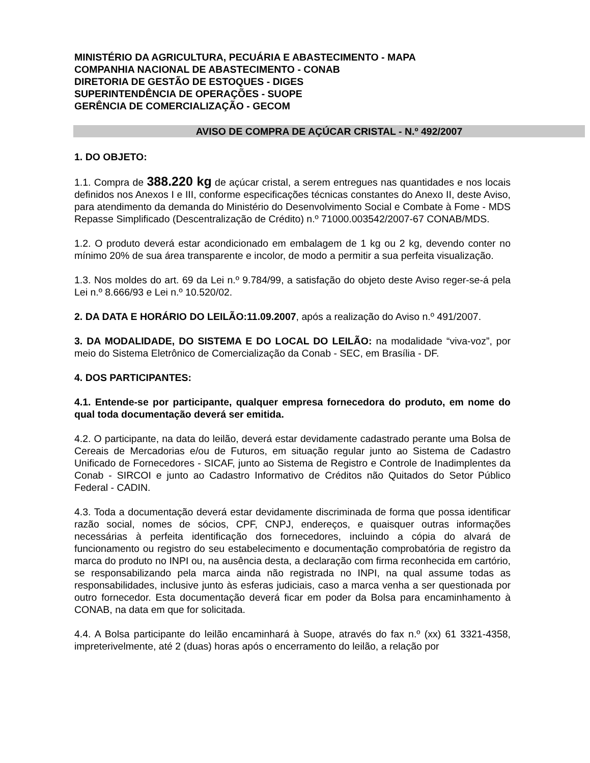MINISTÉRIO DA AGRICULTURA, PECUÁRIA E ABASTECIMENTO - MAPA
COMPANHIA NACIONAL DE ABASTECIMENTO - CONAB
DIRETORIA DE GESTÃO DE ESTOQUES - DIGES
SUPERINTENDÊNCIA DE OPERAÇÕES - SUOPE
GERÊNCIA DE COMERCIALIZAÇÃO - GECOM
AVISO DE COMPRA DE AÇÚCAR CRISTAL - N.º 492/2007
1. DO OBJETO:
1.1. Compra de 388.220 kg de açúcar cristal, a serem entregues nas quantidades e nos locais definidos nos Anexos I e III, conforme especificações técnicas constantes do Anexo II, deste Aviso, para atendimento da demanda do Ministério do Desenvolvimento Social e Combate à Fome - MDS Repasse Simplificado (Descentralização de Crédito) n.º 71000.003542/2007-67 CONAB/MDS.
1.2. O produto deverá estar acondicionado em embalagem de 1 kg ou 2 kg, devendo conter no mínimo 20% de sua área transparente e incolor, de modo a permitir a sua perfeita visualização.
1.3. Nos moldes do art. 69 da Lei n.º 9.784/99, a satisfação do objeto deste Aviso reger-se-á pela Lei n.º 8.666/93 e Lei n.º 10.520/02.
2. DA DATA E HORÁRIO DO LEILÃO:11.09.2007, após a realização do Aviso n.º 491/2007.
3. DA MODALIDADE, DO SISTEMA E DO LOCAL DO LEILÃO: na modalidade “viva-voz”, por meio do Sistema Eletrônico de Comercialização da Conab - SEC, em Brasília - DF.
4. DOS PARTICIPANTES:
4.1. Entende-se por participante, qualquer empresa fornecedora do produto, em nome do qual toda documentação deverá ser emitida.
4.2. O participante, na data do leilão, deverá estar devidamente cadastrado perante uma Bolsa de Cereais de Mercadorias e/ou de Futuros, em situação regular junto ao Sistema de Cadastro Unificado de Fornecedores - SICAF, junto ao Sistema de Registro e Controle de Inadimplentes da Conab - SIRCOI e junto ao Cadastro Informativo de Créditos não Quitados do Setor Público Federal - CADIN.
4.3. Toda a documentação deverá estar devidamente discriminada de forma que possa identificar razão social, nomes de sócios, CPF, CNPJ, endereços, e quaisquer outras informações necessárias à perfeita identificação dos fornecedores, incluindo a cópia do alvará de funcionamento ou registro do seu estabelecimento e documentação comprobatória de registro da marca do produto no INPI ou, na ausência desta, a declaração com firma reconhecida em cartório, se responsabilizando pela marca ainda não registrada no INPI, na qual assume todas as responsabilidades, inclusive junto às esferas judiciais, caso a marca venha a ser questionada por outro fornecedor. Esta documentação deverá ficar em poder da Bolsa para encaminhamento à CONAB, na data em que for solicitada.
4.4. A Bolsa participante do leilão encaminhará à Suope, através do fax n.º (xx) 61 3321-4358, impreterivelmente, até 2 (duas) horas após o encerramento do leilão, a relação por